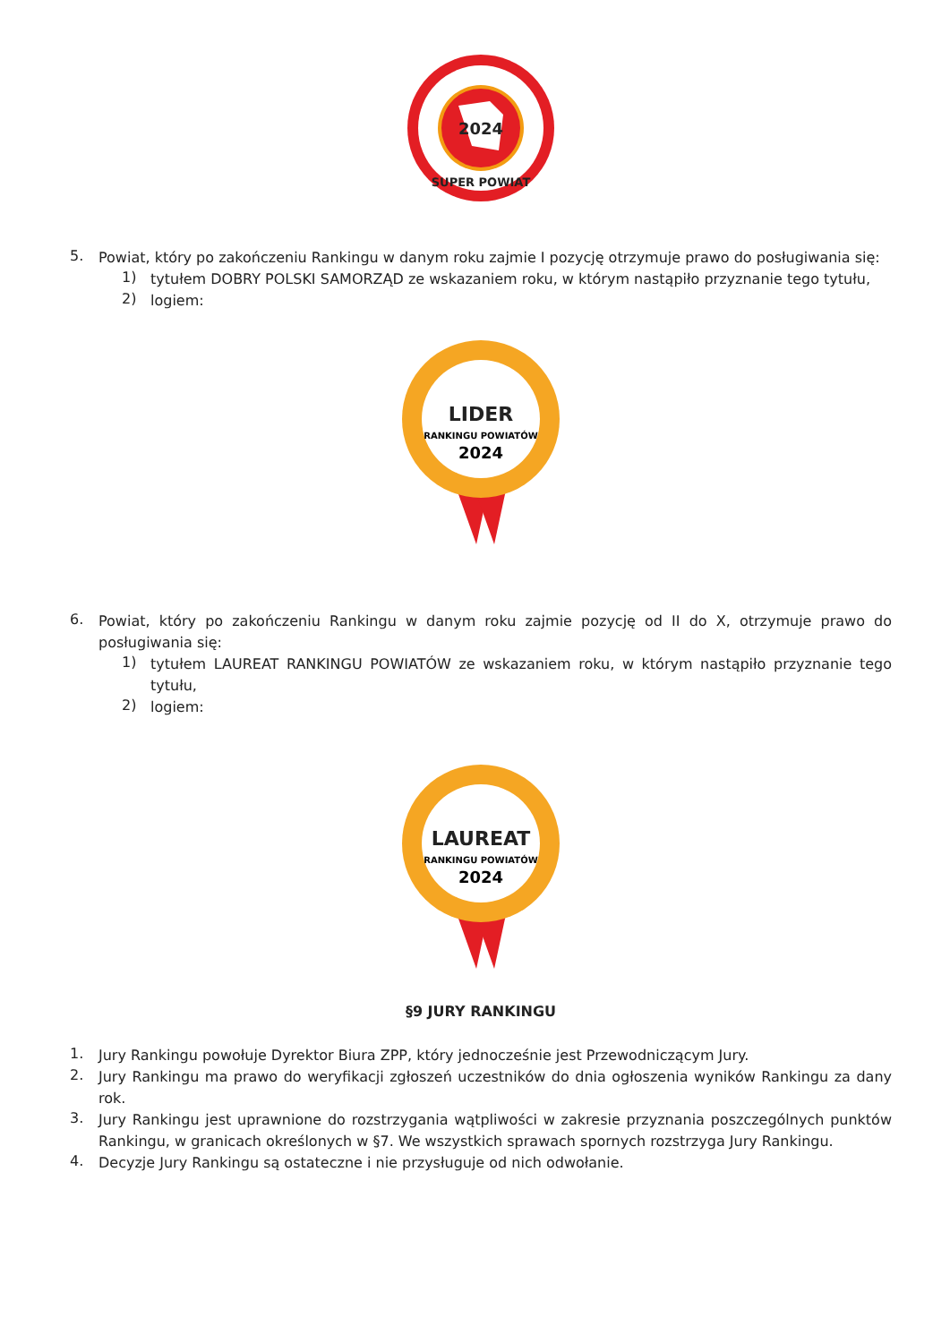2024
SUPER POWIAT
5.
Powiat, który po zakończeniu Rankingu w danym roku zajmie I pozycję otrzymuje prawo do posługiwania się:
1)
tytułem DOBRY POLSKI SAMORZĄD ze wskazaniem roku, w którym nastąpiło przyznanie tego tytułu,
2)
logiem:
LIDER
RANKINGU POWIATÓW
2024
6.
Powiat, który po zakończeniu Rankingu w danym roku zajmie pozycję od II do X, otrzymuje prawo do posługiwania się:
1)
tytułem LAUREAT RANKINGU POWIATÓW ze wskazaniem roku, w którym nastąpiło przyznanie tego tytułu,
2)
logiem:
LAUREAT
RANKINGU POWIATÓW
2024
§9 JURY RANKINGU
1.
Jury Rankingu powołuje Dyrektor Biura ZPP, który jednocześnie jest Przewodniczącym Jury.
2.
Jury Rankingu ma prawo do weryfikacji zgłoszeń uczestników do dnia ogłoszenia wyników Rankingu za dany rok.
3.
Jury Rankingu jest uprawnione do rozstrzygania wątpliwości w zakresie przyznania poszczególnych punktów Rankingu, w granicach określonych w §7. We wszystkich sprawach spornych rozstrzyga Jury Rankingu.
4.
Decyzje Jury Rankingu są ostateczne i nie przysługuje od nich odwołanie.